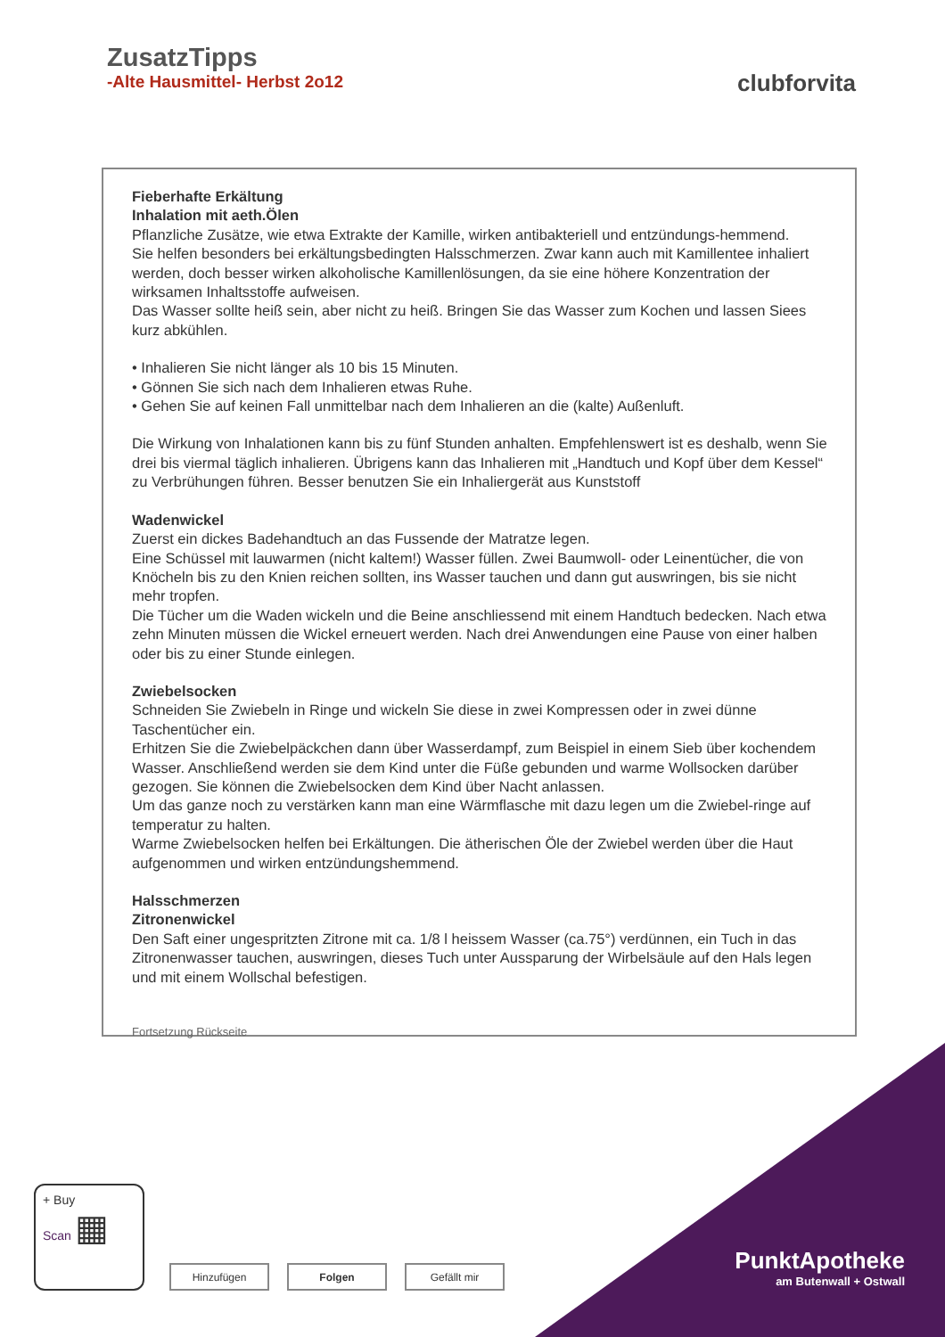ZusatzTipps
-Alte Hausmittel- Herbst 2o12
clubforvita
Fieberhafte Erkältung
Inhalation mit aeth.Ölen
Pflanzliche Zusätze, wie etwa Extrakte der Kamille, wirken antibakteriell und entzündungs-hemmend.
Sie helfen besonders bei erkältungsbedingten Halsschmerzen. Zwar kann auch mit Kamillentee inhaliert werden, doch besser wirken alkoholische Kamillenlösungen, da sie eine höhere Konzentration der wirksamen Inhaltsstoffe aufweisen.
Das Wasser sollte heiß sein, aber nicht zu heiß. Bringen Sie das Wasser zum Kochen und lassen Siees kurz abkühlen.
• Inhalieren Sie nicht länger als 10 bis 15 Minuten.
• Gönnen Sie sich nach dem Inhalieren etwas Ruhe.
• Gehen Sie auf keinen Fall unmittelbar nach dem Inhalieren an die (kalte) Außenluft.
Die Wirkung von Inhalationen kann bis zu fünf Stunden anhalten. Empfehlenswert ist es deshalb, wenn Sie drei bis viermal täglich inhalieren. Übrigens kann das Inhalieren mit „Handtuch und Kopf über dem Kessel“ zu Verbrühungen führen. Besser benutzen Sie ein Inhaliergerät aus Kunststoff
Wadenwickel
Zuerst ein dickes Badehandtuch an das Fussende der Matratze legen.
Eine Schüssel mit lauwarmen (nicht kaltem!) Wasser füllen. Zwei Baumwoll- oder Leinentücher, die von Knöcheln bis zu den Knien reichen sollten, ins Wasser tauchen und dann gut auswringen, bis sie nicht mehr tropfen.
Die Tücher um die Waden wickeln und die Beine anschliessend mit einem Handtuch bedecken. Nach etwa zehn Minuten müssen die Wickel erneuert werden. Nach drei Anwendungen eine Pause von einer halben oder bis zu einer Stunde einlegen.
Zwiebelsocken
Schneiden Sie Zwiebeln in Ringe und wickeln Sie diese in zwei Kompressen oder in zwei dünne Taschentücher ein.
Erhitzen Sie die Zwiebelpäckchen dann über Wasserdampf, zum Beispiel in einem Sieb über kochendem Wasser. Anschließend werden sie dem Kind unter die Füße gebunden und warme Wollsocken darüber gezogen. Sie können die Zwiebelsocken dem Kind über Nacht anlassen.
Um das ganze noch zu verstärken kann man eine Wärmflasche mit dazu legen um die Zwiebel-ringe auf temperatur zu halten.
Warme Zwiebelsocken helfen bei Erkältungen. Die ätherischen Öle der Zwiebel werden über die Haut aufgenommen und wirken entzündungshemmend.
Halsschmerzen
Zitronenwickel
Den Saft einer ungespritzten Zitrone mit ca. 1/8 l heissem Wasser (ca.75°) verdünnen, ein Tuch in das Zitronenwasser tauchen, auswringen, dieses Tuch unter Aussparung der Wirbelsäule auf den Hals legen und mit einem Wollschal befestigen.
Fortsetzung Rückseite
PunktApotheke
am Butenwall + Ostwall
+ Buy
Scan ▦
Hinzufügen Folgen Gefällt mir